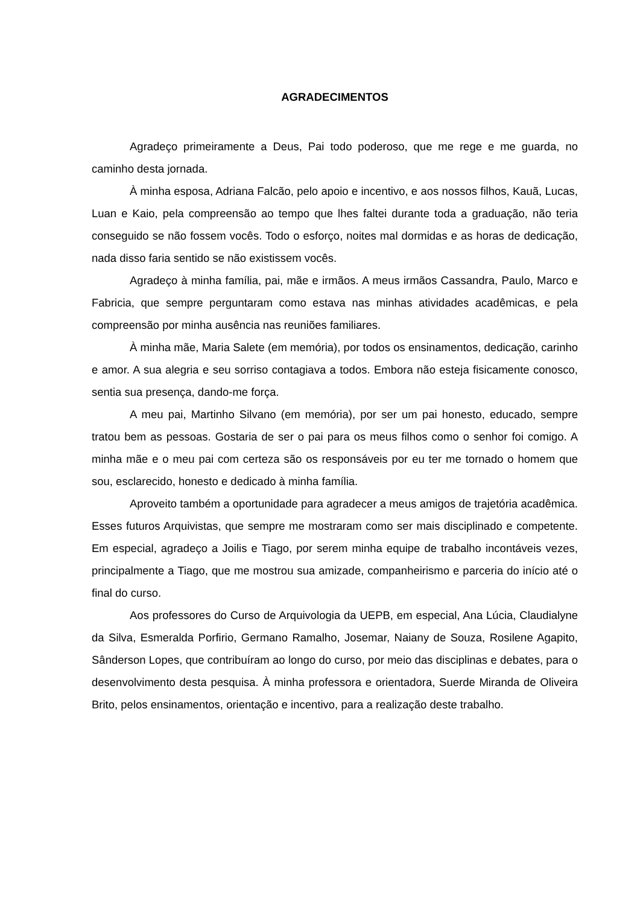AGRADECIMENTOS
Agradeço primeiramente a Deus, Pai todo poderoso, que me rege e me guarda, no caminho desta jornada.
À minha esposa, Adriana Falcão, pelo apoio e incentivo, e aos nossos filhos, Kauã, Lucas, Luan e Kaio, pela compreensão ao tempo que lhes faltei durante toda a graduação, não teria conseguido se não fossem vocês. Todo o esforço, noites mal dormidas e as horas de dedicação, nada disso faria sentido se não existissem vocês.
Agradeço à minha família, pai, mãe e irmãos. A meus irmãos Cassandra, Paulo, Marco e Fabricia, que sempre perguntaram como estava nas minhas atividades acadêmicas, e pela compreensão por minha ausência nas reuniões familiares.
À minha mãe, Maria Salete (em memória), por todos os ensinamentos, dedicação, carinho e amor. A sua alegria e seu sorriso contagiava a todos. Embora não esteja fisicamente conosco, sentia sua presença, dando-me força.
A meu pai, Martinho Silvano (em memória), por ser um pai honesto, educado, sempre tratou bem as pessoas. Gostaria de ser o pai para os meus filhos como o senhor foi comigo. A minha mãe e o meu pai com certeza são os responsáveis por eu ter me tornado o homem que sou, esclarecido, honesto e dedicado à minha família.
Aproveito também a oportunidade para agradecer a meus amigos de trajetória acadêmica. Esses futuros Arquivistas, que sempre me mostraram como ser mais disciplinado e competente. Em especial, agradeço a Joilis e Tiago, por serem minha equipe de trabalho incontáveis vezes, principalmente a Tiago, que me mostrou sua amizade, companheirismo e parceria do início até o final do curso.
Aos professores do Curso de Arquivologia da UEPB, em especial, Ana Lúcia, Claudialyne da Silva, Esmeralda Porfirio, Germano Ramalho, Josemar, Naiany de Souza, Rosilene Agapito, Sânderson Lopes, que contribuíram ao longo do curso, por meio das disciplinas e debates, para o desenvolvimento desta pesquisa. À minha professora e orientadora, Suerde Miranda de Oliveira Brito, pelos ensinamentos, orientação e incentivo, para a realização deste trabalho.